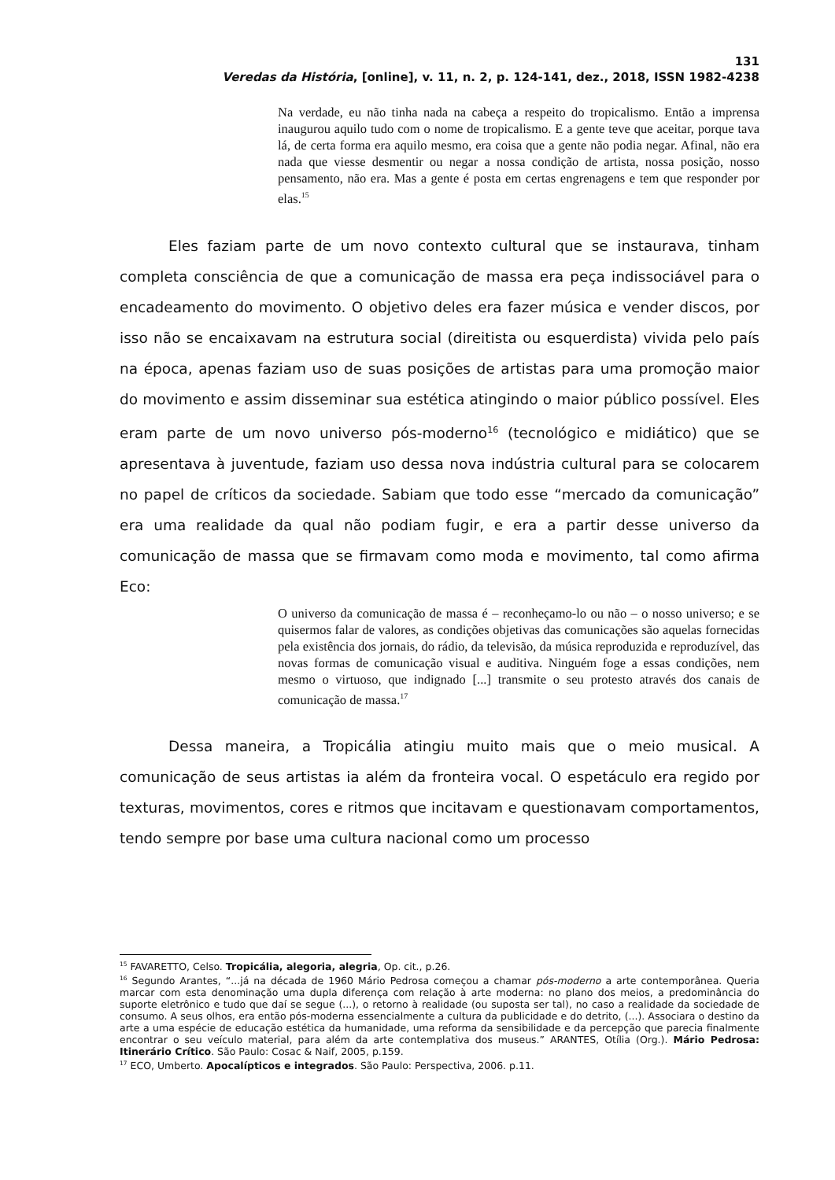131
Veredas da História, [online], v. 11, n. 2, p. 124-141, dez., 2018, ISSN 1982-4238
Na verdade, eu não tinha nada na cabeça a respeito do tropicalismo. Então a imprensa inaugurou aquilo tudo com o nome de tropicalismo. E a gente teve que aceitar, porque tava lá, de certa forma era aquilo mesmo, era coisa que a gente não podia negar. Afinal, não era nada que viesse desmentir ou negar a nossa condição de artista, nossa posição, nosso pensamento, não era. Mas a gente é posta em certas engrenagens e tem que responder por elas.<sup>15</sup>
Eles faziam parte de um novo contexto cultural que se instaurava, tinham completa consciência de que a comunicação de massa era peça indissociável para o encadeamento do movimento. O objetivo deles era fazer música e vender discos, por isso não se encaixavam na estrutura social (direitista ou esquerdista) vivida pelo país na época, apenas faziam uso de suas posições de artistas para uma promoção maior do movimento e assim disseminar sua estética atingindo o maior público possível. Eles eram parte de um novo universo pós-moderno<sup>16</sup> (tecnológico e midiático) que se apresentava à juventude, faziam uso dessa nova indústria cultural para se colocarem no papel de críticos da sociedade. Sabiam que todo esse “mercado da comunicação” era uma realidade da qual não podiam fugir, e era a partir desse universo da comunicação de massa que se firmavam como moda e movimento, tal como afirma Eco:
O universo da comunicação de massa é – reconheçamo-lo ou não – o nosso universo; e se quisermos falar de valores, as condições objetivas das comunicações são aquelas fornecidas pela existência dos jornais, do rádio, da televisão, da música reproduzida e reproduzível, das novas formas de comunicação visual e auditiva. Ninguém foge a essas condições, nem mesmo o virtuoso, que indignado [...] transmite o seu protesto através dos canais de comunicação de massa.<sup>17</sup>
Dessa maneira, a Tropicália atingiu muito mais que o meio musical. A comunicação de seus artistas ia além da fronteira vocal. O espetáculo era regido por texturas, movimentos, cores e ritmos que incitavam e questionavam comportamentos, tendo sempre por base uma cultura nacional como um processo
<sup>15</sup> FAVARETTO, Celso. Tropicália, alegoria, alegria, Op. cit., p.26.
<sup>16</sup> Segundo Arantes, “...já na década de 1960 Mário Pedrosa começou a chamar pós-moderno a arte contemporânea. Queria marcar com esta denominação uma dupla diferença com relação à arte moderna: no plano dos meios, a predominância do suporte eletrônico e tudo que daí se segue (...), o retorno à realidade (ou suposta ser tal), no caso a realidade da sociedade de consumo. A seus olhos, era então pós-moderna essencialmente a cultura da publicidade e do detrito, (...). Associara o destino da arte a uma espécie de educação estética da humanidade, uma reforma da sensibilidade e da percepção que parecia finalmente encontrar o seu veículo material, para além da arte contemplativa dos museus.” ARANTES, Otília (Org.). Mário Pedrosa: Itinerário Crítico. São Paulo: Cosac & Naif, 2005, p.159.
<sup>17</sup> ECO, Umberto. Apocalípticos e integrados. São Paulo: Perspectiva, 2006. p.11.